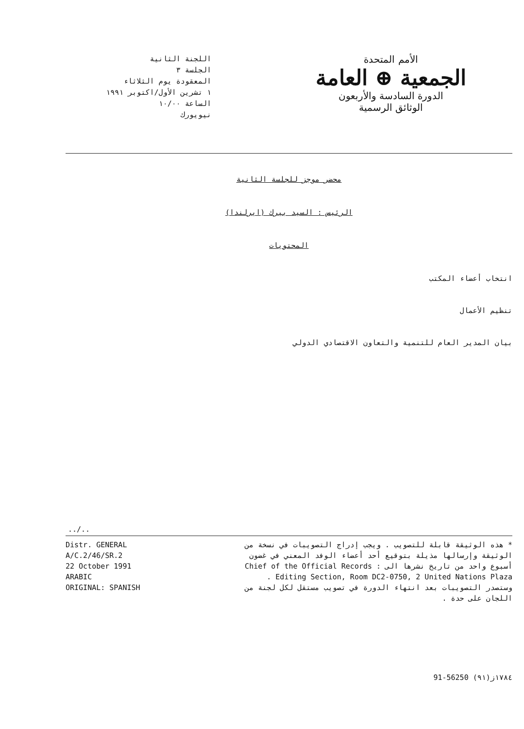اللجنة الثانية
الجلسة ٣
المعقودة يوم الثلاثاء
١ تشرين الأول/اكتوبر ١٩٩١
الساعة ١٠/٠٠
نيويورك
الأمم المتحدة
الجمعية ⊕ العامة
الدورة السادسة والأربعون
الوثائق الرسمية
محضر موجز للجلسة الثانية
الرئيس : السيد بيرك (ايرلندا)
المحتويات
انتخاب أعضاء المكتب
تنظيم الأعمال
بيان المدير العام للتنمية والتعاون الاقتصادي الدولي
../..
Distr. GENERAL
A/C.2/46/SR.2
22 October 1991
ARABIC
ORIGINAL: SPANISH
* هذه الوثيقة قابلة للتصويب . ويجب إدراج التصويبات في نسخة من الوثيقة وإرسالها مذيلة بتوقيع أحد أعضاء الوفد المعني في غضون أسبوع واحد من تاريخ نشرها الى : Chief of the Official Records Editing Section, Room DC2-0750, 2 United Nations Plaza .
وستصدر التصويبات بعد انتهاء الدورة في تصويب مستقل لكل لجنة من اللجان على حدة .
91-56250 ١٧٨٤ز(٩١)